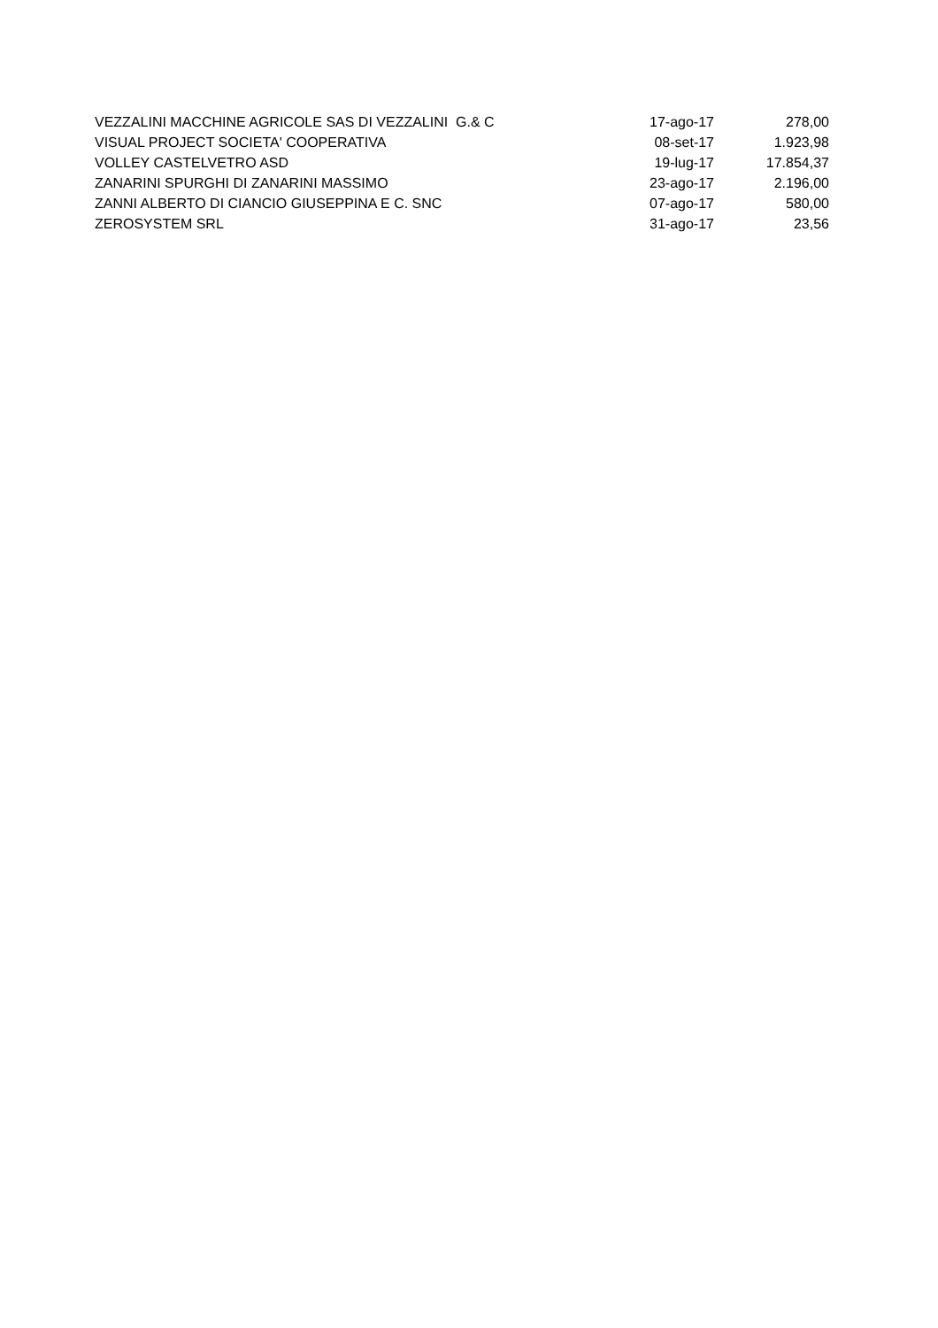| VEZZALINI MACCHINE AGRICOLE SAS DI VEZZALINI G.& C | 17-ago-17 | 278,00 |
| VISUAL PROJECT SOCIETA' COOPERATIVA | 08-set-17 | 1.923,98 |
| VOLLEY CASTELVETRO ASD | 19-lug-17 | 17.854,37 |
| ZANARINI SPURGHI DI ZANARINI MASSIMO | 23-ago-17 | 2.196,00 |
| ZANNI ALBERTO DI CIANCIO GIUSEPPINA E C. SNC | 07-ago-17 | 580,00 |
| ZEROSYSTEM SRL | 31-ago-17 | 23,56 |